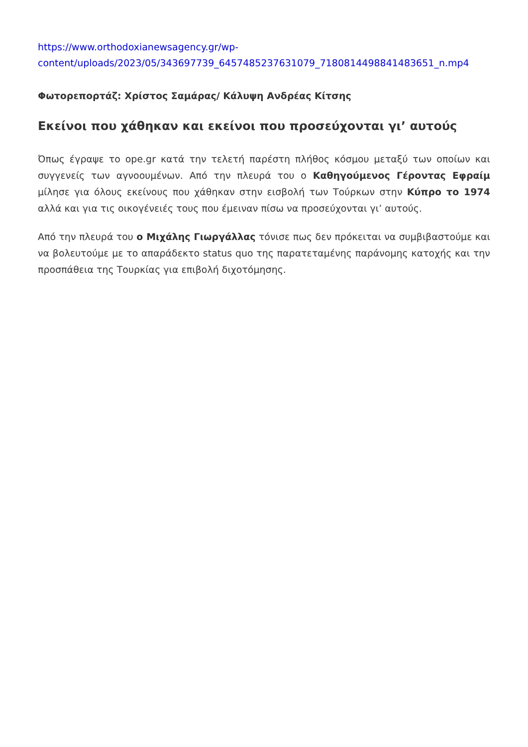https://www.orthodoxianewsagency.gr/wp-
content/uploads/2023/05/343697739_6457485237631079_7180814498841483651_n.mp4
Φωτορεπορτάζ: Χρίστος Σαμάρας/ Κάλυψη Ανδρέας Κίτσης
Εκείνοι που χάθηκαν και εκείνοι που προσεύχονται γι’ αυτούς
Όπως έγραψε το ope.gr κατά την τελετή παρέστη πλήθος κόσμου μεταξύ των οποίων και συγγενείς των αγνοουμένων. Από την πλευρά του ο Καθηγούμενος Γέροντας Εφραίμ μίλησε για όλους εκείνους που χάθηκαν στην εισβολή των Τούρκων στην Κύπρο το 1974 αλλά και για τις οικογένειές τους που έμειναν πίσω να προσεύχονται γι’ αυτούς.
Από την πλευρά του ο Μιχάλης Γιωργάλλας τόνισε πως δεν πρόκειται να συμβιβαστούμε και να βολευτούμε με το απαράδεκτο status quo της παρατεταμένης παράνομης κατοχής και την προσπάθεια της Τουρκίας για επιβολή διχοτόμησης.